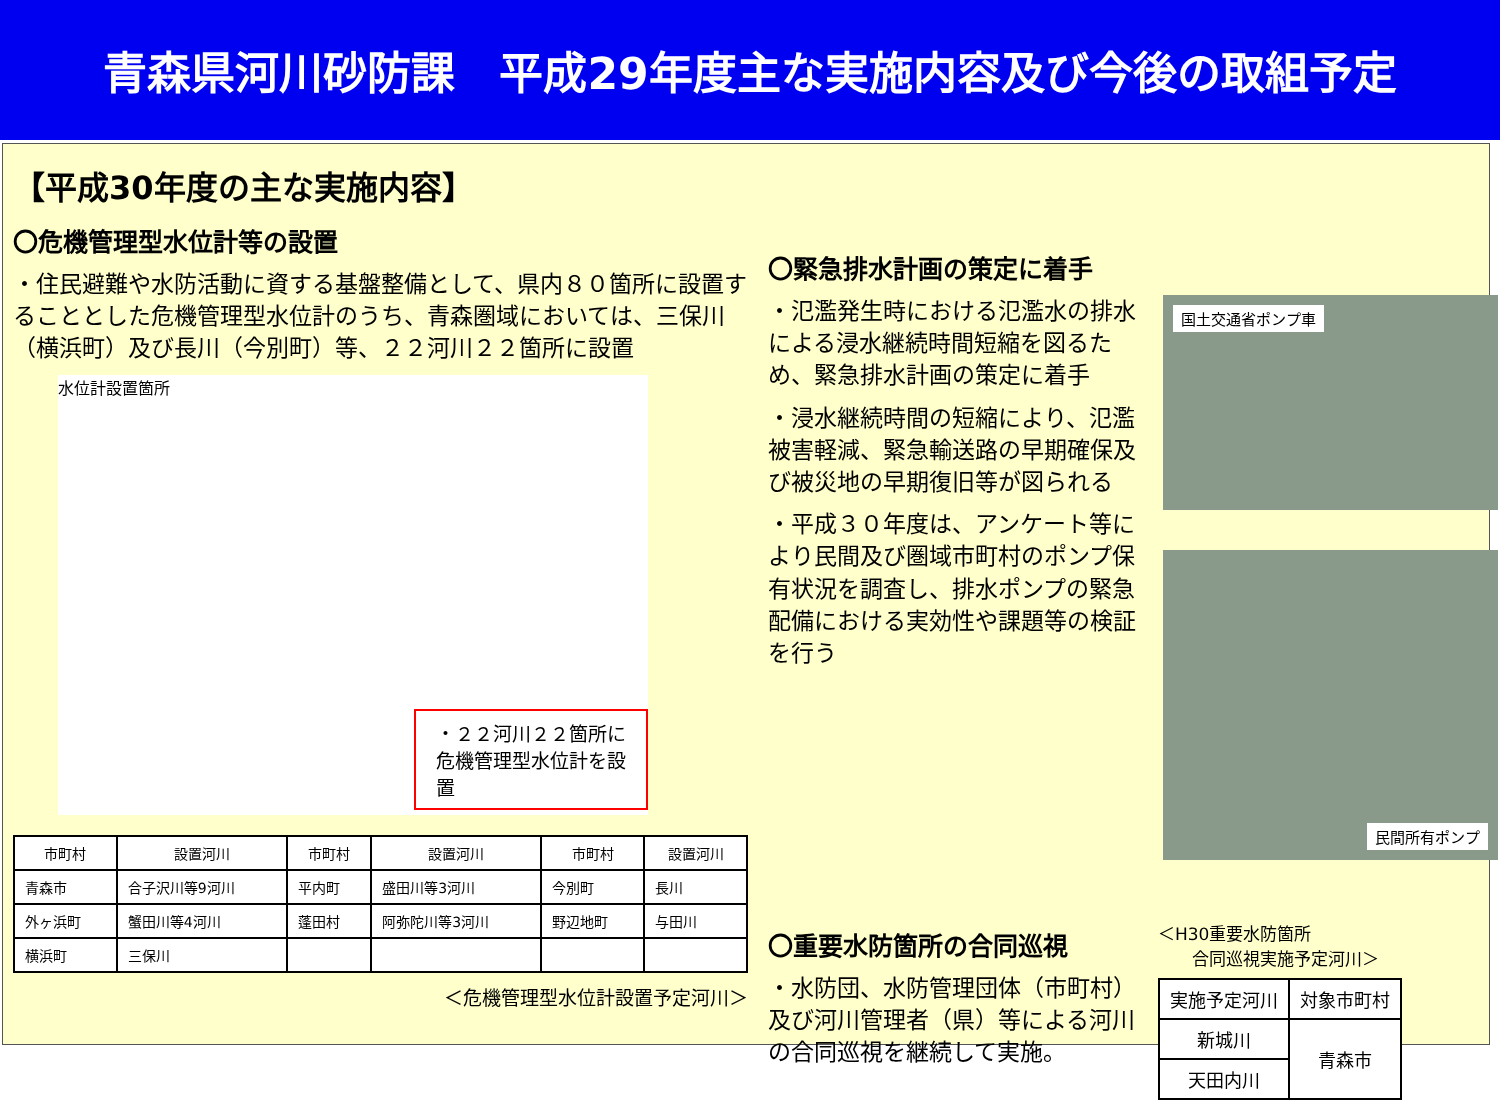青森県河川砂防課　平成29年度主な実施内容及び今後の取組予定
【平成30年度の主な実施内容】
〇危機管理型水位計等の設置
・住民避難や水防活動に資する基盤整備として、県内８０箇所に設置することとした危機管理型水位計のうち、青森圏域においては、三保川（横浜町）及び長川（今別町）等、２２河川２２箇所に設置
水位計設置箇所
・２２河川２２箇所に危機管理型水位計を設置
| 市町村 | 設置河川 | 市町村 | 設置河川 | 市町村 | 設置河川 |
| --- | --- | --- | --- | --- | --- |
| 青森市 | 合子沢川等9河川 | 平内町 | 盛田川等3河川 | 今別町 | 長川 |
| 外ヶ浜町 | 蟹田川等4河川 | 蓬田村 | 阿弥陀川等3河川 | 野辺地町 | 与田川 |
| 横浜町 | 三保川 | | | | |
＜危機管理型水位計設置予定河川＞
〇緊急排水計画の策定に着手
・氾濫発生時における氾濫水の排水による浸水継続時間短縮を図るため、緊急排水計画の策定に着手
・浸水継続時間の短縮により、氾濫被害軽減、緊急輸送路の早期確保及び被災地の早期復旧等が図られる
・平成３０年度は、アンケート等により民間及び圏域市町村のポンプ保有状況を調査し、排水ポンプの緊急配備における実効性や課題等の検証を行う
国土交通省ポンプ車
民間所有ポンプ
〇重要水防箇所の合同巡視
・水防団、水防管理団体（市町村）及び河川管理者（県）等による河川の合同巡視を継続して実施。
＜H30重要水防箇所
　　合同巡視実施予定河川＞
| 実施予定河川 | 対象市町村 |
| --- | --- |
| 新城川 | 青森市 |
| 天田内川 | |